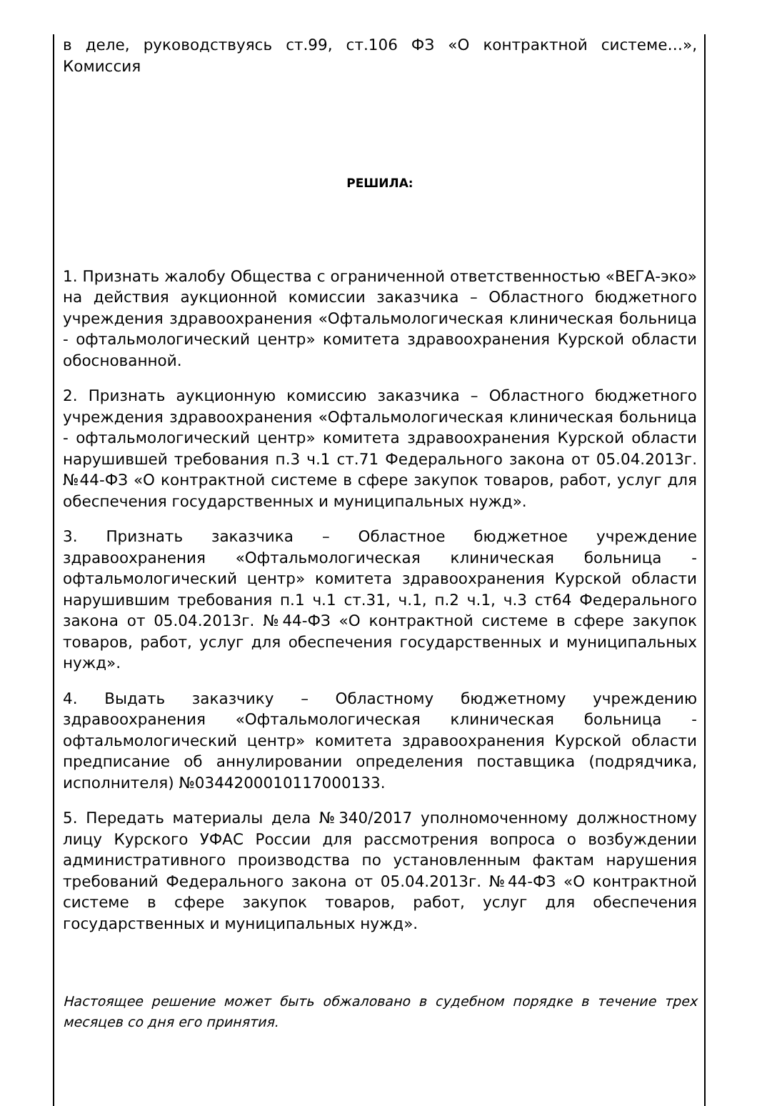в деле, руководствуясь ст.99, ст.106 ФЗ «О контрактной системе…», Комиссия
РЕШИЛА:
1. Признать жалобу Общества с ограниченной ответственностью «ВЕГА-эко» на действия аукционной комиссии заказчика – Областного бюджетного учреждения здравоохранения «Офтальмологическая клиническая больница - офтальмологический центр» комитета здравоохранения Курской области обоснованной.
2. Признать аукционную комиссию заказчика – Областного бюджетного учреждения здравоохранения «Офтальмологическая клиническая больница - офтальмологический центр» комитета здравоохранения Курской области нарушившей требования п.3 ч.1 ст.71 Федерального закона от 05.04.2013г. №44-ФЗ «О контрактной системе в сфере закупок товаров, работ, услуг для обеспечения государственных и муниципальных нужд».
3. Признать заказчика – Областное бюджетное учреждение здравоохранения «Офтальмологическая клиническая больница - офтальмологический центр» комитета здравоохранения Курской области нарушившим требования п.1 ч.1 ст.31, ч.1, п.2 ч.1, ч.3 ст64 Федерального закона от 05.04.2013г. №44-ФЗ «О контрактной системе в сфере закупок товаров, работ, услуг для обеспечения государственных и муниципальных нужд».
4. Выдать заказчику – Областному бюджетному учреждению здравоохранения «Офтальмологическая клиническая больница - офтальмологический центр» комитета здравоохранения Курской области предписание об аннулировании определения поставщика (подрядчика, исполнителя) №0344200010117000133.
5. Передать материалы дела №340/2017 уполномоченному должностному лицу Курского УФАС России для рассмотрения вопроса о возбуждении административного производства по установленным фактам нарушения требований Федерального закона от 05.04.2013г. №44-ФЗ «О контрактной системе в сфере закупок товаров, работ, услуг для обеспечения государственных и муниципальных нужд».
Настоящее решение может быть обжаловано в судебном порядке в течение трех месяцев со дня его принятия.